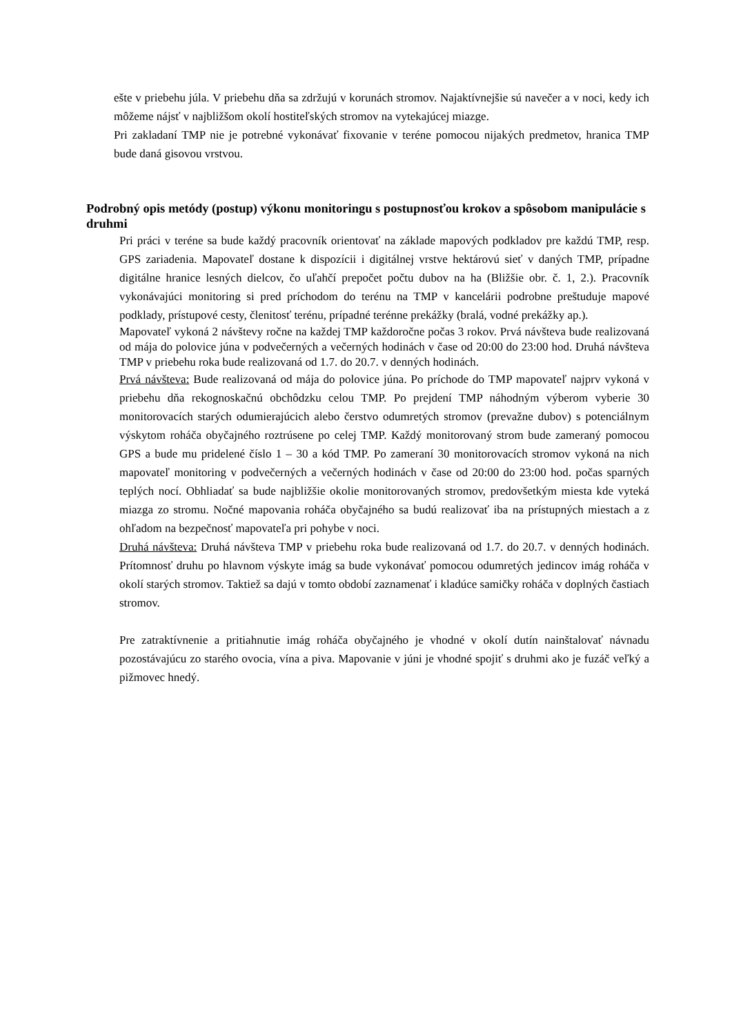ešte v priebehu júla. V priebehu dňa sa zdržujú v korunách stromov. Najaktívnejšie sú navečer a v noci, kedy ich môžeme nájsť v najbližšom okolí hostiteľských stromov na vytekajúcej miazge.
Pri zakladaní TMP nie je potrebné vykonávať fixovanie v teréne pomocou nijakých predmetov, hranica TMP bude daná gisovou vrstvou.
Podrobný opis metódy (postup) výkonu monitoringu s postupnosťou krokov a spôsobom manipulácie s druhmi
Pri práci v teréne sa bude každý pracovník orientovať na základe mapových podkladov pre každú TMP, resp. GPS zariadenia. Mapovateľ dostane k dispozícii i digitálnej vrstve hektárovú sieť v daných TMP, prípadne digitálne hranice lesných dielcov, čo uľahčí prepočet počtu dubov na ha (Bližšie obr. č. 1, 2.). Pracovník vykonávajúci monitoring si pred príchodom do terénu na TMP v kancelárii podrobne preštuduje mapové podklady, prístupové cesty, členitosť terénu, prípadné terénne prekážky (bralá, vodné prekážky ap.).
Mapovateľ vykoná 2 návštevy ročne na každej TMP každoročne počas 3 rokov. Prvá návšteva bude realizovaná od mája do polovice júna v podvečerných a večerných hodinách v čase od 20:00 do 23:00 hod. Druhá návšteva TMP v priebehu roka bude realizovaná od 1.7. do 20.7. v denných hodinách.
Prvá návšteva: Bude realizovaná od mája do polovice júna. Po príchode do TMP mapovateľ najprv vykoná v priebehu dňa rekognoskačnú obchôdzku celou TMP. Po prejdení TMP náhodným výberom vyberie 30 monitorovacích starých odumierajúcich alebo čerstvo odumretých stromov (prevažne dubov) s potenciálnym výskytom roháča obyčajného roztrúsene po celej TMP. Každý monitorovaný strom bude zameraný pomocou GPS a bude mu pridelené číslo 1 – 30 a kód TMP. Po zameraní 30 monitorovacích stromov vykoná na nich mapovateľ monitoring v podvečerných a večerných hodinách v čase od 20:00 do 23:00 hod. počas sparných teplých nocí. Obhliadať sa bude najbližšie okolie monitorovaných stromov, predovšetkým miesta kde vyteká miazga zo stromu. Nočné mapovania roháča obyčajného sa budú realizovať iba na prístupných miestach a z ohľadom na bezpečnosť mapovateľa pri pohybe v noci.
Druhá návšteva: Druhá návšteva TMP v priebehu roka bude realizovaná od 1.7. do 20.7. v denných hodinách. Prítomnosť druhu po hlavnom výskyte imág sa bude vykonávať pomocou odumretých jedincov imág roháča v okolí starých stromov. Taktiež sa dajú v tomto období zaznamenať i kladúce samičky roháča v doplných častiach stromov.
Pre zatraktívnenie a pritiahnutie imág roháča obyčajného je vhodné v okolí dutín nainštalovať návnadu pozostávajúcu zo starého ovocia, vína a piva. Mapovanie v júni je vhodné spojiť s druhmi ako je fuzáč veľký a pižmovec hnedý.